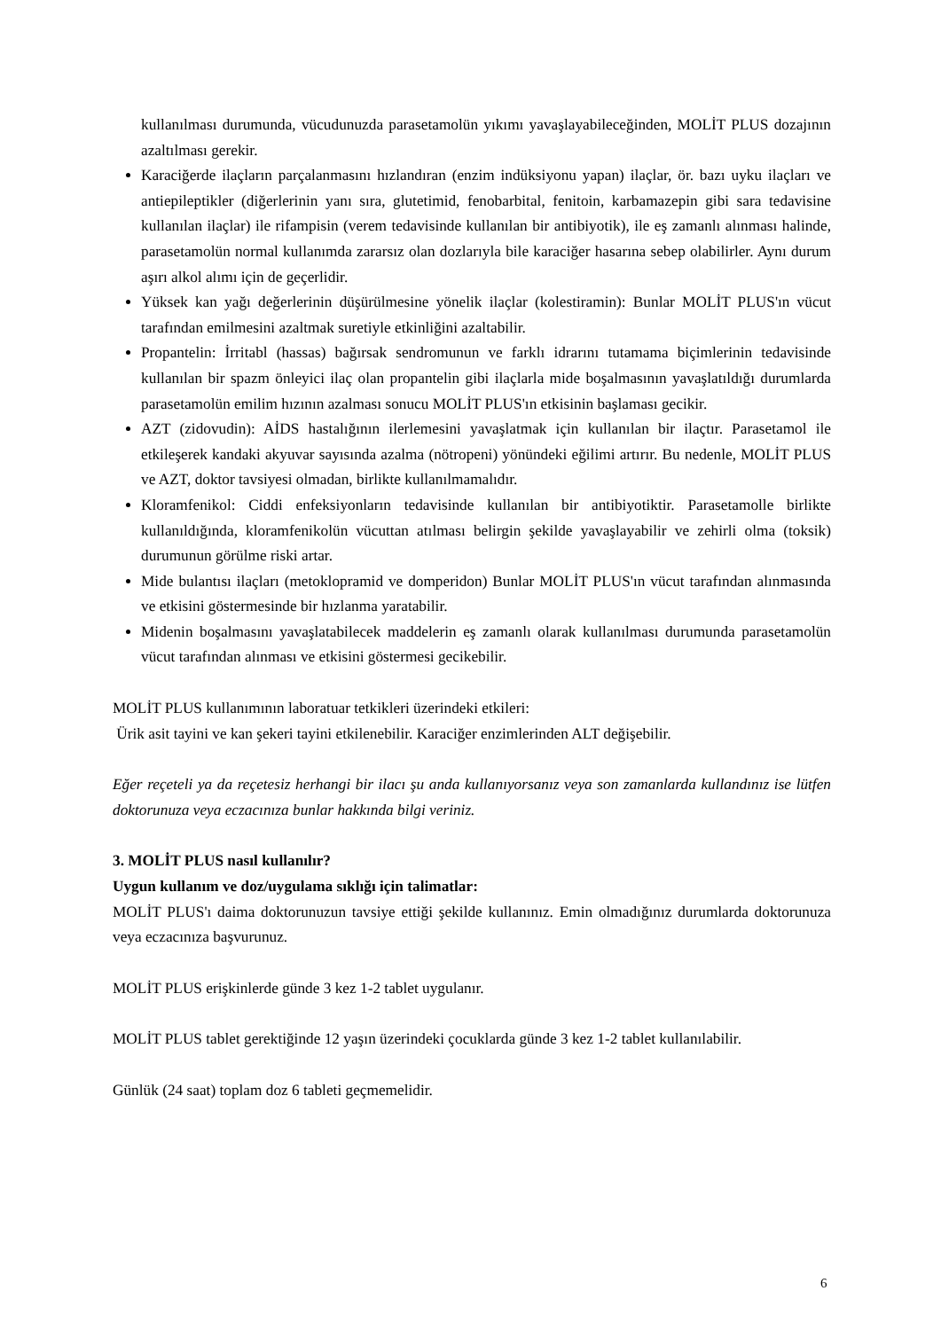kullanılması durumunda, vücudunuzda parasetamolün yıkımı yavaşlayabileceğinden, MOLİT PLUS dozajının azaltılması gerekir.
Karaciğerde ilaçların parçalanmasını hızlandıran (enzim indüksiyonu yapan) ilaçlar, ör. bazı uyku ilaçları ve antiepileptikler (diğerlerinin yanı sıra, glutetimid, fenobarbital, fenitoin, karbamazepin gibi sara tedavisine kullanılan ilaçlar) ile rifampisin (verem tedavisinde kullanılan bir antibiyotik), ile eş zamanlı alınması halinde, parasetamolün normal kullanımda zararsız olan dozlarıyla bile karaciğer hasarına sebep olabilirler. Aynı durum aşırı alkol alımı için de geçerlidir.
Yüksek kan yağı değerlerinin düşürülmesine yönelik ilaçlar (kolestiramin): Bunlar MOLİT PLUS'ın vücut tarafından emilmesini azaltmak suretiyle etkinliğini azaltabilir.
Propantelin: İrritabl (hassas) bağırsak sendromunun ve farklı idrarını tutamama biçimlerinin tedavisinde kullanılan bir spazm önleyici ilaç olan propantelin gibi ilaçlarla mide boşalmasının yavaşlatıldığı durumlarda parasetamolün emilim hızının azalması sonucu MOLİT PLUS'ın etkisinin başlaması gecikir.
AZT (zidovudin): AİDS hastalığının ilerlemesini yavaşlatmak için kullanılan bir ilaçtır. Parasetamol ile etkileşerek kandaki akyuvar sayısında azalma (nötropeni) yönündeki eğilimi artırır. Bu nedenle, MOLİT PLUS ve AZT, doktor tavsiyesi olmadan, birlikte kullanılmamalıdır.
Kloramfenikol: Ciddi enfeksiyonların tedavisinde kullanılan bir antibiyotiktir. Parasetamolle birlikte kullanıldığında, kloramfenikolün vücuttan atılması belirgin şekilde yavaşlayabilir ve zehirli olma (toksik) durumunun görülme riski artar.
Mide bulantısı ilaçları (metoklopramid ve domperidon) Bunlar MOLİT PLUS'ın vücut tarafından alınmasında ve etkisini göstermesinde bir hızlanma yaratabilir.
Midenin boşalmasını yavaşlatabilecek maddelerin eş zamanlı olarak kullanılması durumunda parasetamolün vücut tarafından alınması ve etkisini göstermesi gecikebilir.
MOLİT PLUS kullanımının laboratuar tetkikleri üzerindeki etkileri:
Ürik asit tayini ve kan şekeri tayini etkilenebilir. Karaciğer enzimlerinden ALT değişebilir.
Eğer reçeteli ya da reçetesiz herhangi bir ilacı şu anda kullanıyorsanız veya son zamanlarda kullandınız ise lütfen doktorunuza veya eczacınıza bunlar hakkında bilgi veriniz.
3. MOLİT PLUS nasıl kullanılır?
Uygun kullanım ve doz/uygulama sıklığı için talimatlar:
MOLİT PLUS'ı daima doktorunuzun tavsiye ettiği şekilde kullanınız. Emin olmadığınız durumlarda doktorunuza veya eczacınıza başvurunuz.
MOLİT PLUS erişkinlerde günde 3 kez 1-2 tablet uygulanır.
MOLİT PLUS tablet gerektiğinde 12 yaşın üzerindeki çocuklarda günde 3 kez 1-2 tablet kullanılabilir.
Günlük (24 saat) toplam doz 6 tableti geçmemelidir.
6